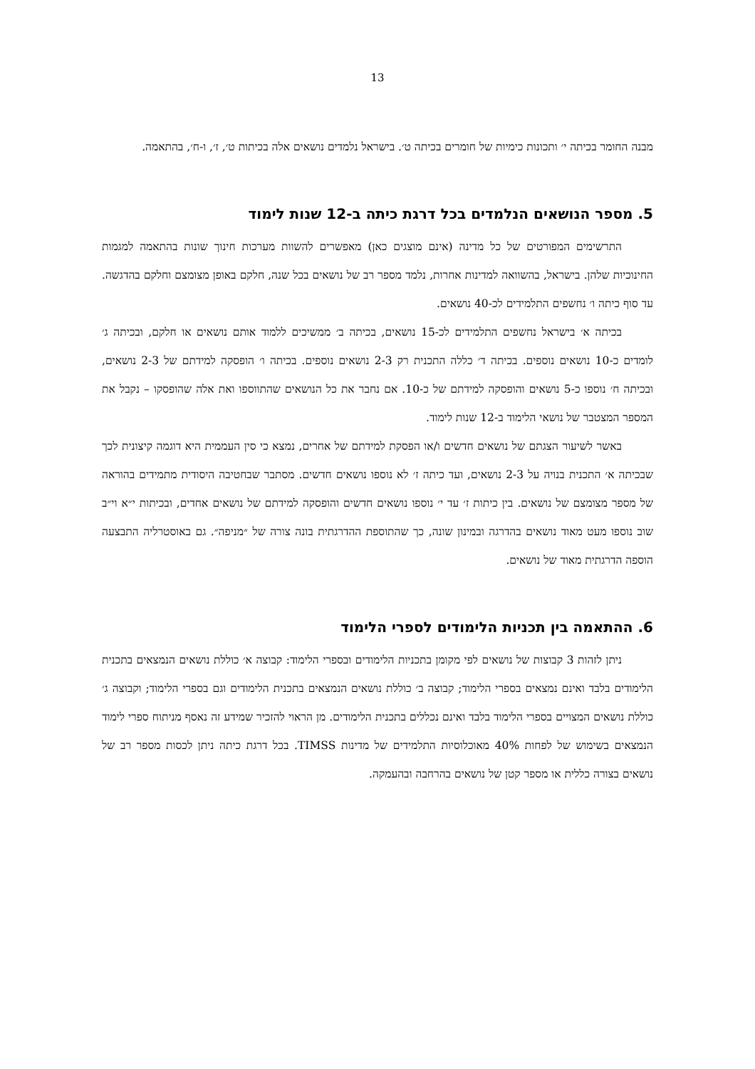13
מבנה החומר בכיתה י׳ ותכונות כימיות של חומרים בכיתה ט׳. בישראל נלמדים נושאים אלה בכיתות ט׳, ז׳, ו-ח׳, בהתאמה.
5. מספר הנושאים הנלמדים בכל דרגת כיתה ב-12 שנות לימוד
התרשימים המפורטים של כל מדינה (אינם מוצגים כאן) מאפשרים להשוות מערכות חינוך שונות בהתאמה למגמות החינוכיות שלהן. בישראל, בהשוואה למדינות אחרות, נלמד מספר רב של נושאים בכל שנה, חלקם באופן מצומצם וחלקם בהדגשה. עד סוף כיתה ו׳ נחשפים התלמידים לכ-40 נושאים.
בכיתה א׳ בישראל נחשפים התלמידים לכ-15 נושאים, בכיתה ב׳ ממשיכים ללמוד אותם נושאים או חלקם, ובכיתה ג׳ לומדים כ-10 נושאים נוספים. בכיתה ד׳ כללה התכנית רק 2-3 נושאים נוספים. בכיתה ו׳ הופסקה למידתם של 2-3 נושאים, ובכיתה ח׳ נוספו כ-5 נושאים והופסקה למידתם של כ-10. אם נחבר את כל הנושאים שהתווספו ואת אלה שהופסקו – נקבל את המספר המצטבר של נושאי הלימוד ב-12 שנות לימוד.
באשר לשיעור הצגתם של נושאים חדשים ו/או הפסקת למידתם של אחרים, נמצא כי סין העממית היא דוגמה קיצונית לכך שבכיתה א׳ התכנית בנויה על 2-3 נושאים, ועד כיתה ז׳ לא נוספו נושאים חדשים. מסתבר שבחטיבה היסודית מתמידים בהוראה של מספר מצומצם של נושאים. בין כיתות ז׳ עד י׳ נוספו נושאים חדשים והופסקה למידתם של נושאים אחדים, ובכיתות י״א וי״ב שוב נוספו מעט מאוד נושאים בהדרגה ובמינון שונה, כך שהתוספת ההדרגתית בונה צורה של ״מניפה״. גם באוסטרליה התבצעה הוספה הדרגתית מאוד של נושאים.
6. ההתאמה בין תכניות הלימודים לספרי הלימוד
ניתן לזהות 3 קבוצות של נושאים לפי מקומן בתכניות הלימודים ובספרי הלימוד: קבוצה א׳ כוללת נושאים הנמצאים בתכנית הלימודים בלבד ואינם נמצאים בספרי הלימוד; קבוצה ב׳ כוללת נושאים הנמצאים בתכנית הלימודים וגם בספרי הלימוד; וקבוצה ג׳ כוללת נושאים המצויים בספרי הלימוד בלבד ואינם נכללים בתכנית הלימודים. מן הראוי להזכיר שמידע זה נאסף מניתוח ספרי לימוד הנמצאים בשימוש של לפחות 40% מאוכלוסיות התלמידים של מדינות TIMSS. בכל דרגת כיתה ניתן לכסות מספר רב של נושאים בצורה כללית או מספר קטן של נושאים בהרחבה ובהעמקה.